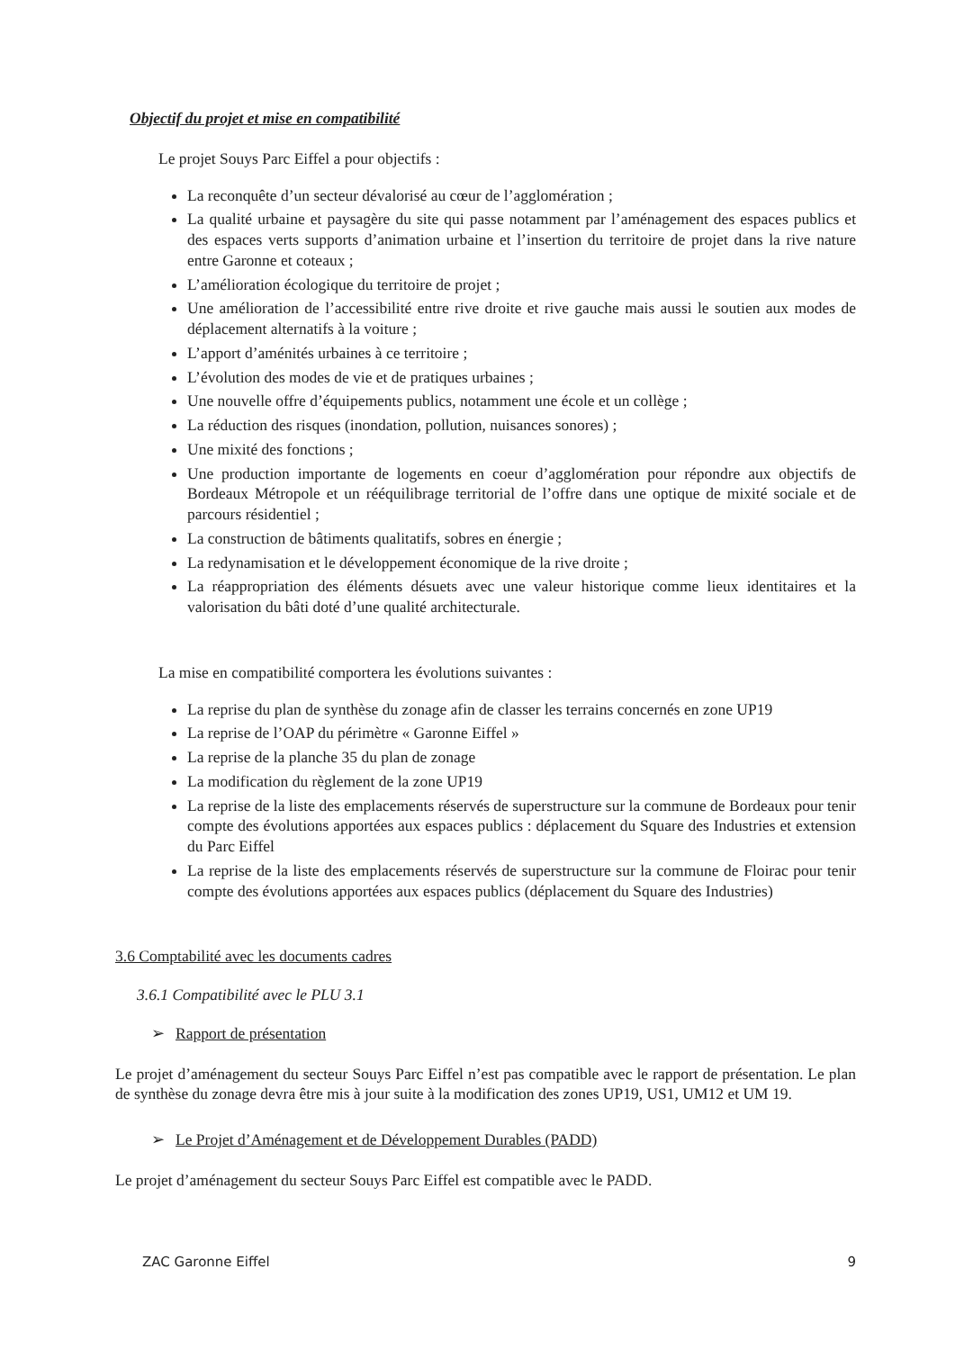Objectif du projet et mise en compatibilité
Le projet Souys Parc Eiffel a pour objectifs :
La reconquête d’un secteur dévalorisé au cœur de l’agglomération ;
La qualité urbaine et paysagère du site qui passe notamment par l’aménagement des espaces publics et des espaces verts supports d’animation urbaine et l’insertion du territoire de projet dans la rive nature entre Garonne et coteaux ;
L’amélioration écologique du territoire de projet ;
Une amélioration de l’accessibilité entre rive droite et rive gauche mais aussi le soutien aux modes de déplacement alternatifs à la voiture ;
L’apport d’aménités urbaines à ce territoire ;
L’évolution des modes de vie et de pratiques urbaines ;
Une nouvelle offre d’équipements publics, notamment une école et un collège ;
La réduction des risques (inondation, pollution, nuisances sonores) ;
Une mixité des fonctions ;
Une production importante de logements en coeur d’agglomération pour répondre aux objectifs de Bordeaux Métropole et un rééquilibrage territorial de l’offre dans une optique de mixité sociale et de parcours résidentiel ;
La construction de bâtiments qualitatifs, sobres en énergie ;
La redynamisation et le développement économique de la rive droite ;
La réappropriation des éléments désuets avec une valeur historique comme lieux identitaires et la valorisation du bâti doté d’une qualité architecturale.
La mise en compatibilité comportera les évolutions suivantes :
La reprise du plan de synthèse du zonage afin de classer les terrains concernés en zone UP19
La reprise de l’OAP du périmètre « Garonne Eiffel »
La reprise de la planche 35 du plan de zonage
La modification du règlement de la zone UP19
La reprise de la liste des emplacements réservés de superstructure sur la commune de Bordeaux pour tenir compte des évolutions apportées aux espaces publics : déplacement du Square des Industries et extension du Parc Eiffel
La reprise de la liste des emplacements réservés de superstructure sur la commune de Floirac pour tenir compte des évolutions apportées aux espaces publics (déplacement du Square des Industries)
3.6 Comptabilité avec les documents cadres
3.6.1 Compatibilité avec le PLU 3.1
➢ Rapport de présentation
Le projet d’aménagement du secteur Souys Parc Eiffel n’est pas compatible avec le rapport de présentation. Le plan de synthèse du zonage devra être mis à jour suite à la modification des zones UP19, US1, UM12 et UM 19.
➢ Le Projet d’Aménagement et de Développement Durables (PADD)
Le projet d’aménagement du secteur Souys Parc Eiffel est compatible avec le PADD.
ZAC Garonne Eiffel 9